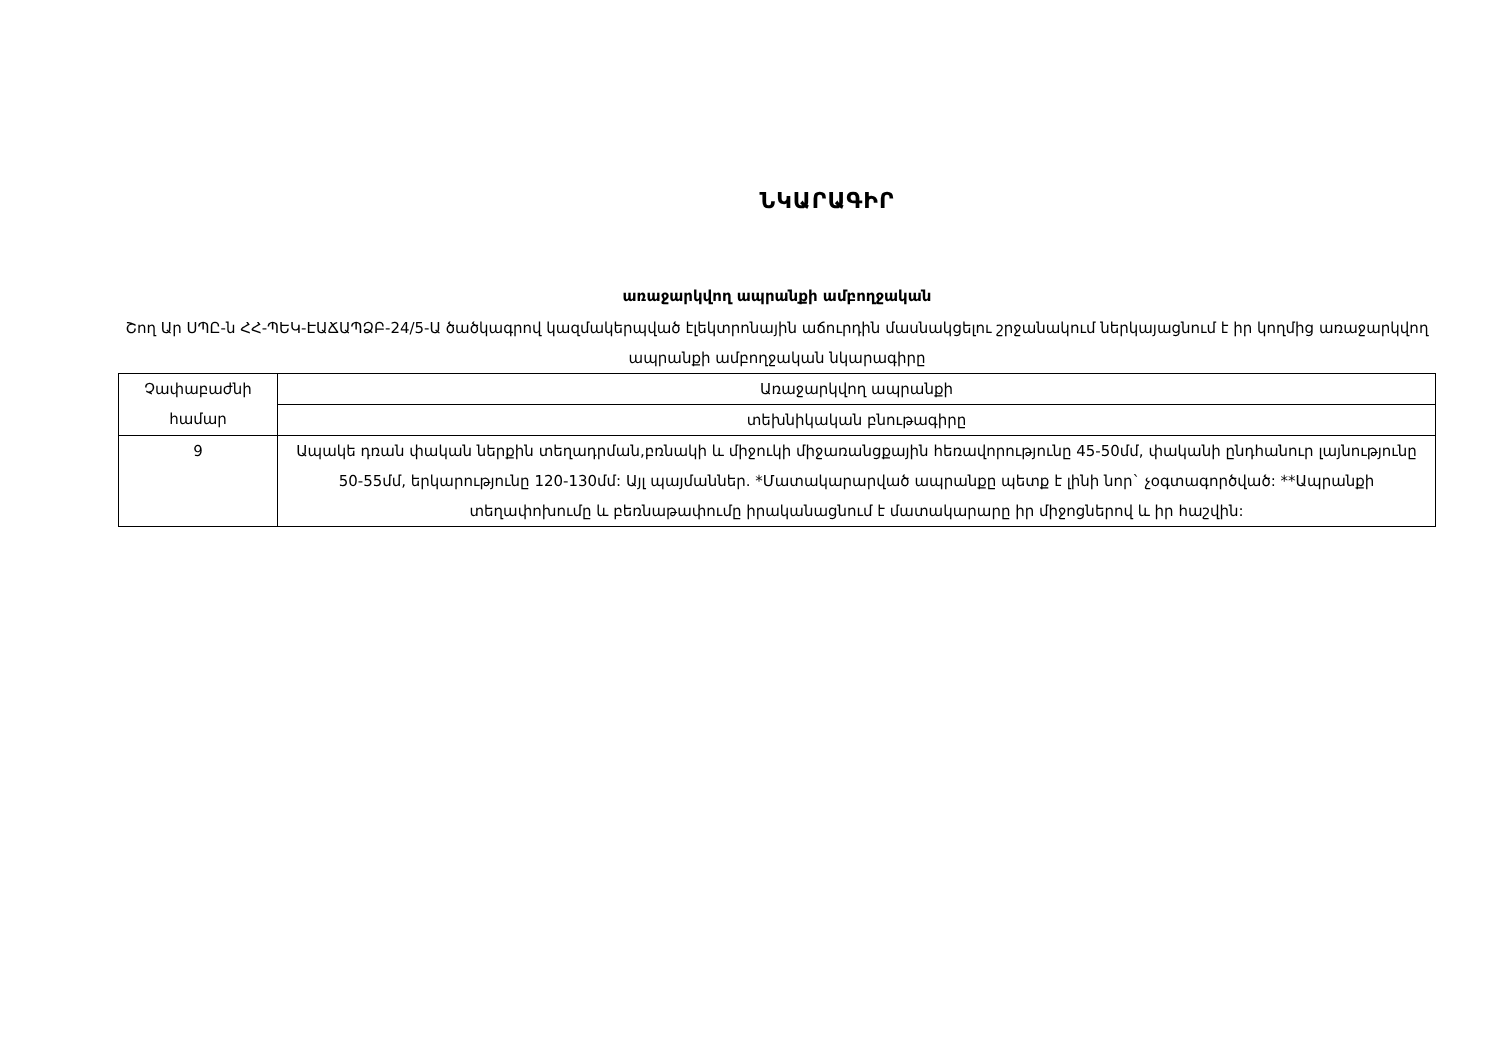ՆԿԱՐԱԳԻՐ
առաջարկվող ապրանքի ամբողջական
Շող Ար ՍՊԸ-ն ՀՀ-ՊԵԿ-ԷԱՃԱՊՁԲ-24/5-Ա ծածկագրով կազմակերպված էլեկտրոնային աճուրդին մասնակցելու շրջանակում ներկայացնում է իր կողմից առաջարկվող ապրանքի ամբողջական նկարագիրը
| Չափաբաժնի համար | Առաջարկվող ապրանքի |
| | տեխնիկական բնութագիրը |
| 9 | Ապակե դռան փական ներքին տեղադրման,բռնակի և միջուկի միջառանցքային հեռավորությունը 45-50մմ, փականի ընդհանուր լայնությունը 50-55մմ, երկարությունը 120-130մմ: Այլ պայմաններ. *Մատակարարված ապրանքը պետք է լինի նոր` չօգտագործված: **Ապրանքի տեղափոխումը և բեռնաթափումը իրականացնում է մատակարարը իր միջոցներով և իր հաշվին: |